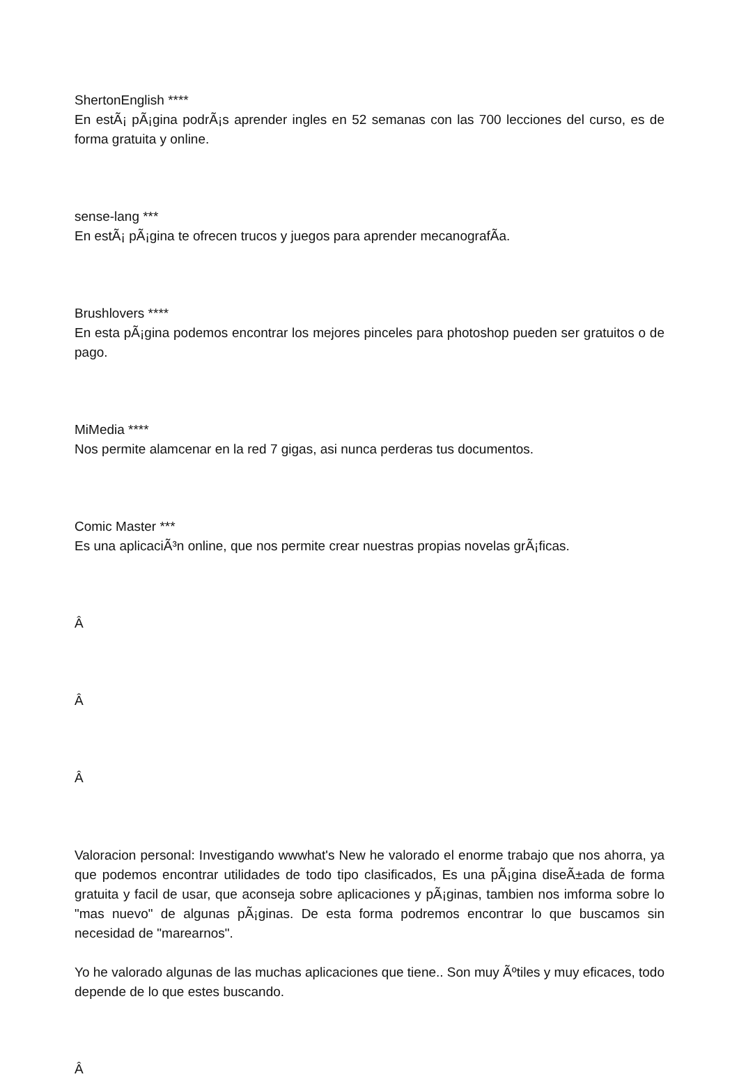ShertonEnglish ****
En estÃ¡ pÃ¡gina podrÃ¡s aprender ingles en 52 semanas con las 700 lecciones del curso, es de forma gratuita y online.
sense-lang ***
En estÃ¡ pÃ¡gina te ofrecen trucos y juegos para aprender mecanografÃ­a.
Brushlovers ****
En esta pÃ¡gina podemos encontrar los mejores pinceles para photoshop pueden ser gratuitos o de pago.
MiMedia ****
Nos permite alamcenar en la red 7 gigas, asi nunca perderas tus documentos.
Comic Master ***
Es una aplicaciÃ³n online, que nos permite crear nuestras propias novelas grÃ¡ficas.
Â
Â
Â
Valoracion personal: Investigando wwwhat's New he valorado el enorme trabajo que nos ahorra, ya que podemos encontrar utilidades de todo tipo clasificados, Es una pÃ¡gina diseÃ±ada de forma gratuita y facil de usar, que aconseja sobre aplicaciones y pÃ¡ginas, tambien nos imforma sobre lo "mas nuevo" de algunas pÃ¡ginas. De esta forma podremos encontrar lo que buscamos sin necesidad de "marearnos".
Yo he valorado algunas de las muchas aplicaciones que tiene.. Son muy Ãºtiles y muy eficaces, todo depende de lo que estes buscando.
Â